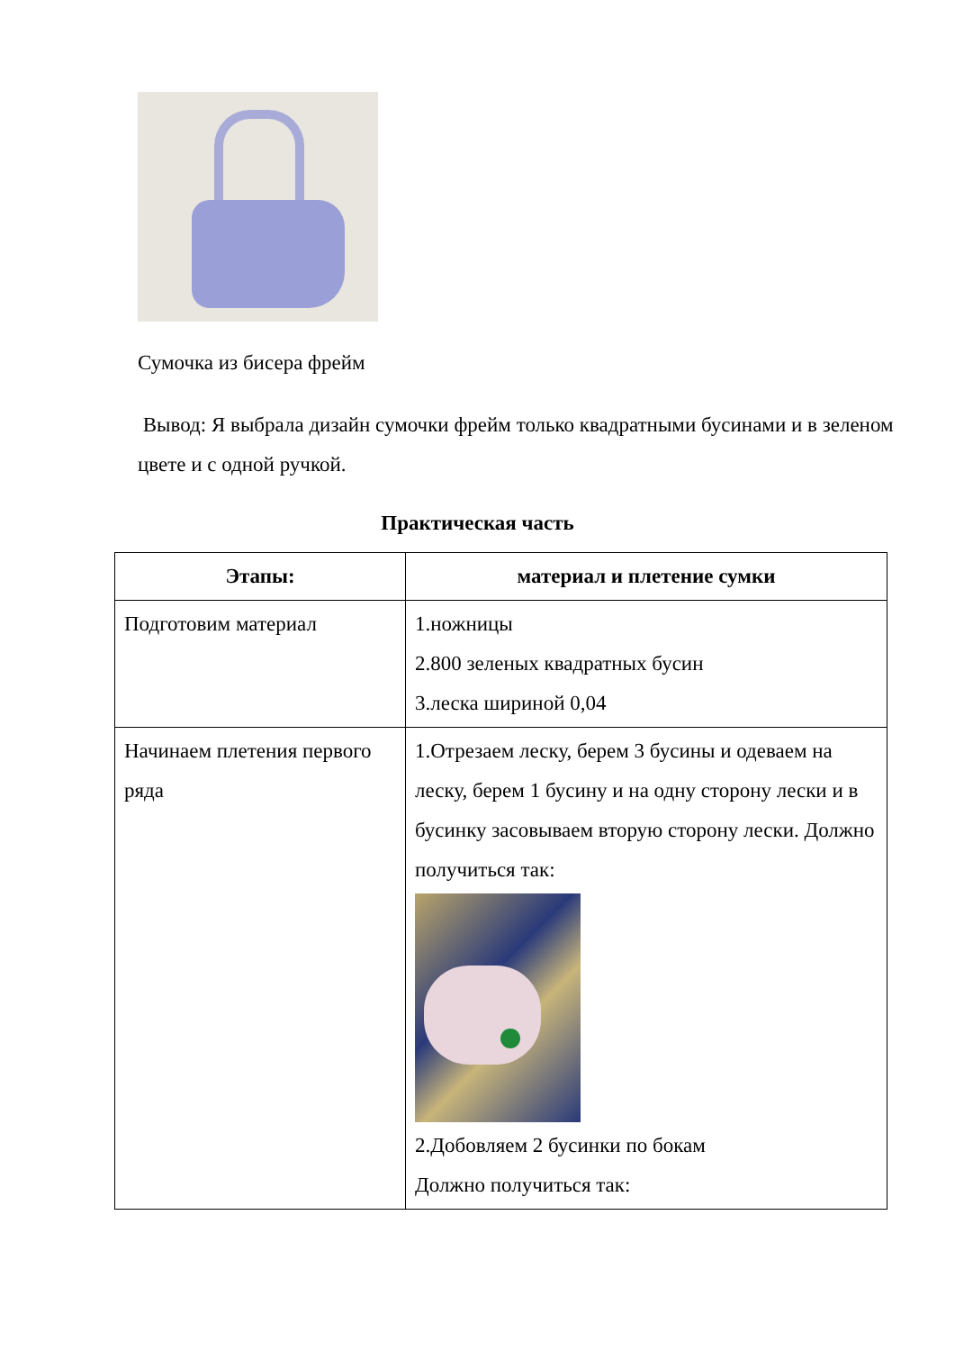Сумочка из бисера фрейм
Вывод: Я выбрала дизайн сумочки фрейм только квадратными бусинами и в зеленом цвете и с одной ручкой.
Практическая часть
| Этапы: | материал и плетение сумки |
| --- | --- |
| Подготовим материал | 1.ножницы 2.800 зеленых квадратных бусин 3.леска шириной 0,04 |
| Начинаем плетения первого ряда | 1.Отрезаем леску, берем 3 бусины и одеваем на леску, берем 1 бусину и на одну сторону лески и в бусинку засовываем вторую сторону лески. Должно получиться так: 2.Добовляем 2 бусинки по бокам Должно получиться так: |